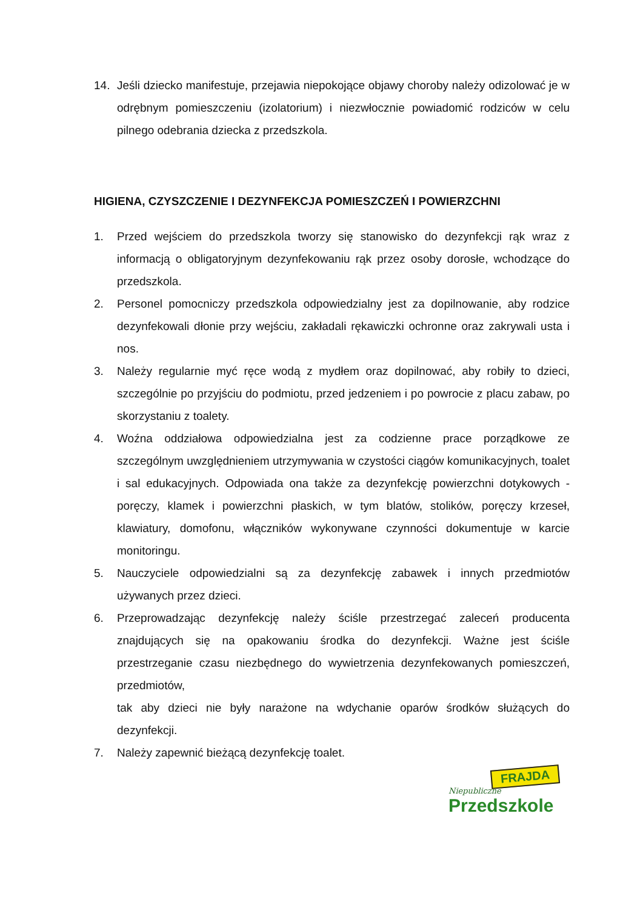14. Jeśli dziecko manifestuje, przejawia niepokojące objawy choroby należy odizolować je w odrębnym pomieszczeniu (izolatorium) i niezwłocznie powiadomić rodziców w celu pilnego odebrania dziecka z przedszkola.
HIGIENA, CZYSZCZENIE I DEZYNFEKCJA POMIESZCZEŃ I POWIERZCHNI
1. Przed wejściem do przedszkola tworzy się stanowisko do dezynfekcji rąk wraz z informacją o obligatoryjnym dezynfekowaniu rąk przez osoby dorosłe, wchodzące do przedszkola.
2. Personel pomocniczy przedszkola odpowiedzialny jest za dopilnowanie, aby rodzice dezynfekowali dłonie przy wejściu, zakładali rękawiczki ochronne oraz zakrywali usta i nos.
3. Należy regularnie myć ręce wodą z mydłem oraz dopilnować, aby robiły to dzieci, szczególnie po przyjściu do podmiotu, przed jedzeniem i po powrocie z placu zabaw, po skorzystaniu z toalety.
4. Woźna oddziałowa odpowiedzialna jest za codzienne prace porządkowe ze szczególnym uwzględnieniem utrzymywania w czystości ciągów komunikacyjnych, toalet i sal edukacyjnych. Odpowiada ona także za dezynfekcję powierzchni dotykowych - poręczy, klamek i powierzchni płaskich, w tym blatów, stolików, poręczy krzeseł, klawiatury, domofonu, włączników wykonywane czynności dokumentuje w karcie monitoringu.
5. Nauczyciele odpowiedzialni są za dezynfekcję zabawek i innych przedmiotów używanych przez dzieci.
6. Przeprowadzając dezynfekcję należy ściśle przestrzegać zaleceń producenta znajdujących się na opakowaniu środka do dezynfekcji. Ważne jest ściśle przestrzeganie czasu niezbędnego do wywietrzenia dezynfekowanych pomieszczeń, przedmiotów,
tak aby dzieci nie były narażone na wdychanie oparów środków służących do dezynfekcji.
7. Należy zapewnić bieżącą dezynfekcję toalet.
FRAJDA
Niepubliczne
Przedszkole